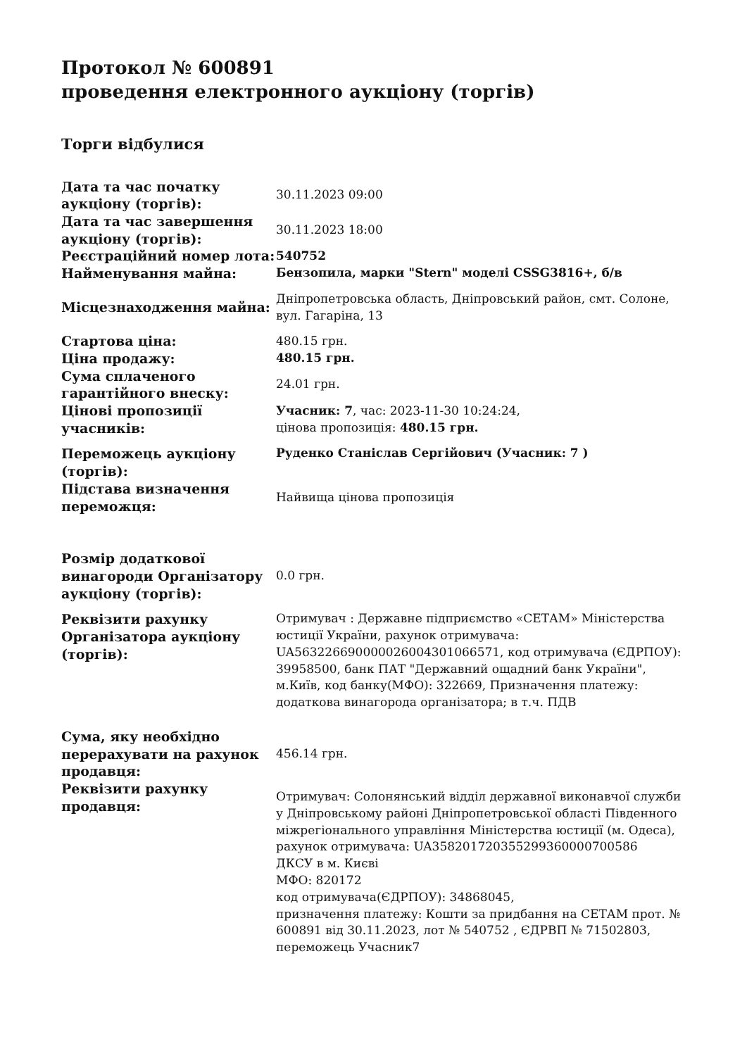Протокол № 600891
проведення електронного аукціону (торгів)
Торги відбулися
| Дата та час початку аукціону (торгів): | 30.11.2023 09:00 |
| Дата та час завершення аукціону (торгів): | 30.11.2023 18:00 |
| Реєстраційний номер лота: | 540752 |
| Найменування майна: | Бензопила, марки "Stern" моделі CSSG3816+, б/в |
| Місцезнаходження майна: | Дніпропетровська область, Дніпровський район, смт. Солоне, вул. Гагаріна, 13 |
| Стартова ціна: | 480.15 грн. |
| Ціна продажу: | 480.15 грн. |
| Сума сплаченого гарантійного внеску: | 24.01 грн. |
| Цінові пропозиції учасників: | Учасник: 7 , час: 2023-11-30 10:24:24, цінова пропозиція: 480.15 грн. |
| Переможець аукціону (торгів): | Руденко Станіслав Сергійович (Учасник: 7 ) |
| Підстава визначення переможця: | Найвища цінова пропозиція |
| Розмір додаткової винагороди Організатору аукціону (торгів): | 0.0 грн. |
| Реквізити рахунку Організатора аукціону (торгів): | Отримувач : Державне підприємство «СЕТАМ» Міністерства юстиції України, рахунок отримувача: UA563226690000026004301066571, код отримувача (ЄДРПОУ): 39958500, банк ПАТ "Державний ощадний банк України", м.Київ, код банку(МФО): 322669, Призначення платежу: додаткова винагорода організатора; в т.ч. ПДВ |
| Сума, яку необхідно перерахувати на рахунок продавця: | 456.14 грн. |
| Реквізити рахунку продавця: | Отримувач: Солонянський відділ державної виконавчої служби у Дніпровському районі Дніпропетровської області Південного міжрегіонального управління Міністерства юстиції (м. Одеса), рахунок отримувача: UA358201720355299360000700586 ДКСУ в м. Києві МФО: 820172 код отримувача(ЄДРПОУ): 34868045, призначення платежу: Кошти за придбання на СЕТАМ прот. № 600891 від 30.11.2023, лот № 540752 , ЄДРВП № 71502803, переможець Учасник7 |